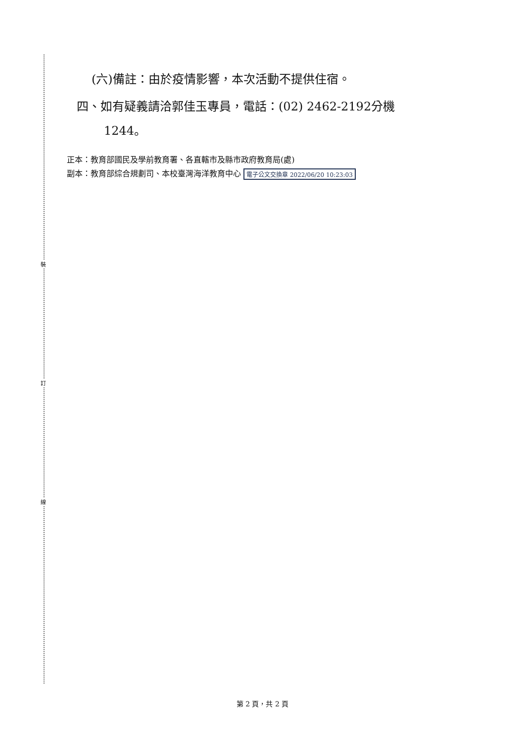裝
訂
線
(六)備註：由於疫情影響，本次活動不提供住宿。
四、如有疑義請洽郭佳玉專員，電話：(02) 2462-2192分機
1244。
正本：教育部國民及學前教育署、各直轄市及縣市政府教育局(處)
副本：教育部綜合規劃司、本校臺灣海洋教育中心 電子公文交換章 2022/06/20 10:23:03
第 2 頁，共 2 頁